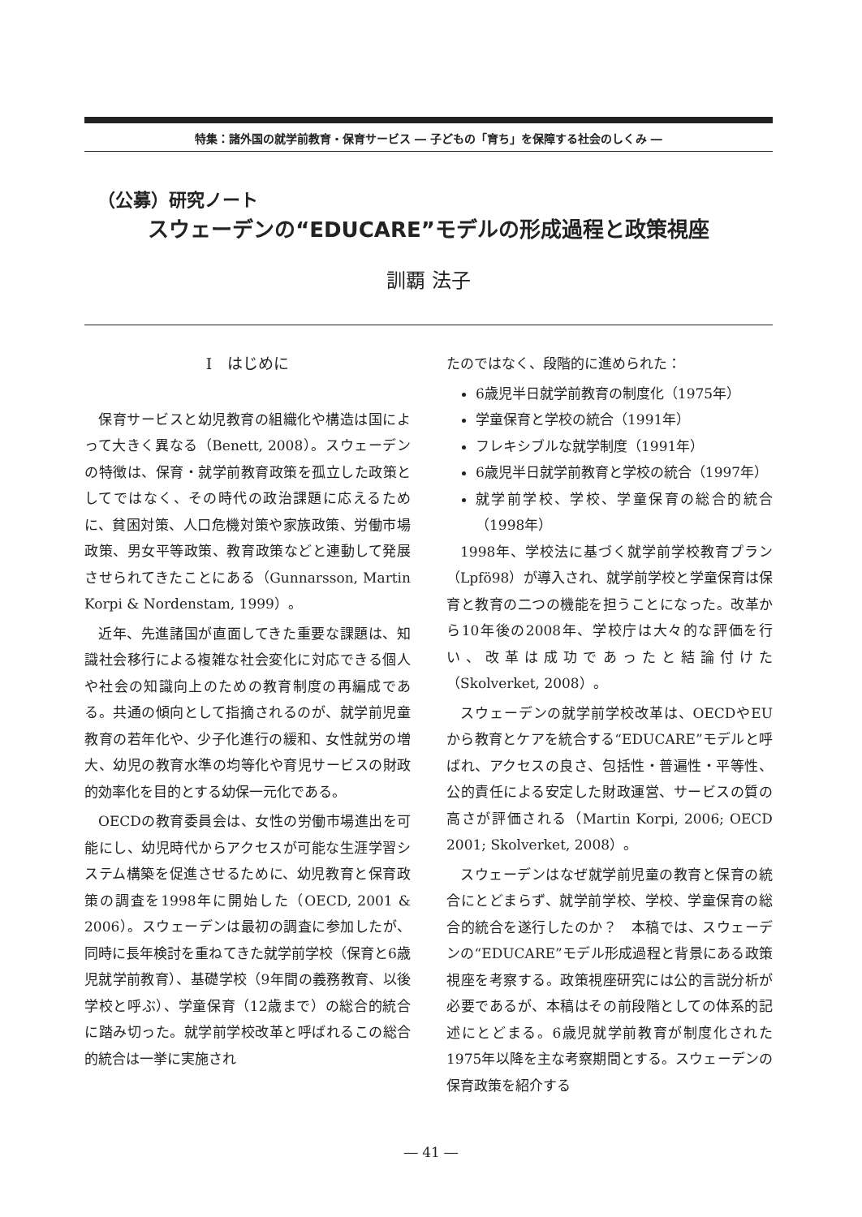特集：諸外国の就学前教育・保育サービス ― 子どもの「育ち」を保障する社会のしくみ ―
（公募）研究ノート
スウェーデンの“EDUCARE”モデルの形成過程と政策視座
訓覇 法子
I　はじめに
保育サービスと幼児教育の組織化や構造は国によって大きく異なる（Benett, 2008）。スウェーデンの特徴は、保育・就学前教育政策を孤立した政策としてではなく、その時代の政治課題に応えるために、貧困対策、人口危機対策や家族政策、労働市場政策、男女平等政策、教育政策などと連動して発展させられてきたことにある（Gunnarsson, Martin Korpi & Nordenstam, 1999）。
近年、先進諸国が直面してきた重要な課題は、知識社会移行による複雑な社会変化に対応できる個人や社会の知識向上のための教育制度の再編成である。共通の傾向として指摘されるのが、就学前児童教育の若年化や、少子化進行の緩和、女性就労の増大、幼児の教育水準の均等化や育児サービスの財政的効率化を目的とする幼保一元化である。
OECDの教育委員会は、女性の労働市場進出を可能にし、幼児時代からアクセスが可能な生涯学習システム構築を促進させるために、幼児教育と保育政策の調査を1998年に開始した（OECD, 2001 & 2006）。スウェーデンは最初の調査に参加したが、同時に長年検討を重ねてきた就学前学校（保育と6歳児就学前教育）、基礎学校（9年間の義務教育、以後学校と呼ぶ）、学童保育（12歳まで）の総合的統合に踏み切った。就学前学校改革と呼ばれるこの総合的統合は一挙に実施され
たのではなく、段階的に進められた：
6歳児半日就学前教育の制度化（1975年）
学童保育と学校の統合（1991年）
フレキシブルな就学制度（1991年）
6歳児半日就学前教育と学校の統合（1997年）
就学前学校、学校、学童保育の総合的統合（1998年）
1998年、学校法に基づく就学前学校教育プラン（Lpfö98）が導入され、就学前学校と学童保育は保育と教育の二つの機能を担うことになった。改革から10年後の2008年、学校庁は大々的な評価を行い、改革は成功であったと結論付けた（Skolverket, 2008）。
スウェーデンの就学前学校改革は、OECDやEUから教育とケアを統合する“EDUCARE”モデルと呼ばれ、アクセスの良さ、包括性・普遍性・平等性、公的責任による安定した財政運営、サービスの質の高さが評価される（Martin Korpi, 2006; OECD 2001; Skolverket, 2008）。
スウェーデンはなぜ就学前児童の教育と保育の統合にとどまらず、就学前学校、学校、学童保育の総合的統合を遂行したのか？　本稿では、スウェーデンの“EDUCARE”モデル形成過程と背景にある政策視座を考察する。政策視座研究には公的言説分析が必要であるが、本稿はその前段階としての体系的記述にとどまる。6歳児就学前教育が制度化された1975年以降を主な考察期間とする。スウェーデンの保育政策を紹介する
― 41 ―